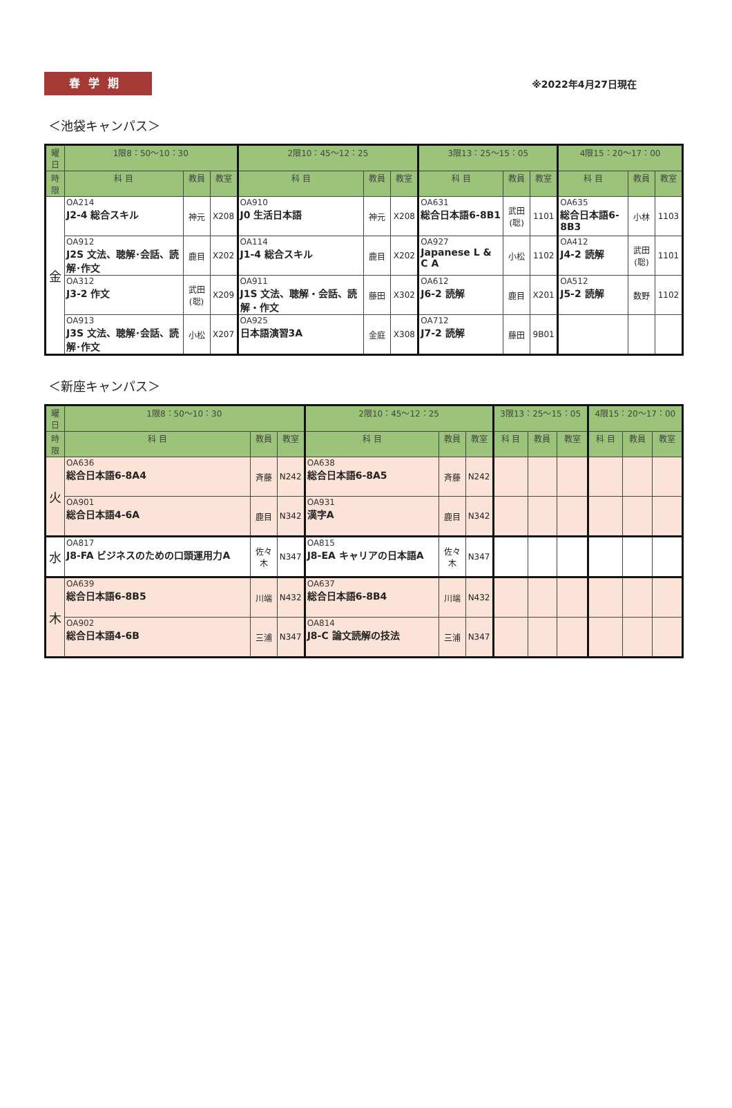春学期
※2022年4月27日現在
＜池袋キャンパス＞
| 曜日 | 1限8：50〜10：30 | | | 2限10：45〜12：25 | | | 3限13：25〜15：05 | | | 4限15：20〜17：00 | | |
| --- | --- | --- | --- | --- | --- | --- | --- | --- | --- | --- | --- | --- |
| 時限 | 科 目 | 教員 | 教室 | 科 目 | 教員 | 教室 | 科 目 | 教員 | 教室 | 科 目 | 教員 | 教室 |
| 金 | OA214 J2-4 総合スキル | 神元 | X208 | OA910 J0 生活日本語 | 神元 | X208 | OA631 総合日本語6-8B1 | 武田(聡) | 1101 | OA635 総合日本語6-8B3 | 小林 | 1103 |
| | OA912 J2S 文法、聴解･会話、読解･作文 | 鹿目 | X202 | OA114 J1-4 総合スキル | 鹿目 | X202 | OA927 Japanese L & C A | 小松 | 1102 | OA412 J4-2 読解 | 武田(聡) | 1101 |
| | OA312 J3-2 作文 | 武田(聡) | X209 | OA911 J1S 文法、聴解・会話、読解・作文 | 藤田 | X302 | OA612 J6-2 読解 | 鹿目 | X201 | OA512 J5-2 読解 | 数野 | 1102 |
| | OA913 J3S 文法、聴解･会話、読解･作文 | 小松 | X207 | OA925 日本語演習3A | 金庭 | X308 | OA712 J7-2 読解 | 藤田 | 9B01 | | | |
＜新座キャンパス＞
| 曜日 | 1限8：50〜10：30 | | | 2限10：45〜12：25 | | | 3限13：25〜15：05 | | | 4限15：20〜17：00 | | |
| --- | --- | --- | --- | --- | --- | --- | --- | --- | --- | --- | --- | --- |
| 時限 | 科 目 | 教員 | 教室 | 科 目 | 教員 | 教室 | 科 目 | 教員 | 教室 | 科 目 | 教員 | 教室 |
| 火 | OA636 総合日本語6-8A4 | 斉藤 | N242 | OA638 総合日本語6-8A5 | 斉藤 | N242 | | | | | | |
| | OA901 総合日本語4-6A | 鹿目 | N342 | OA931 漢字A | 鹿目 | N342 | | | | | | |
| 水 | OA817 J8-FA ビジネスのための口頭運用力A | 佐々木 | N347 | OA815 J8-EA キャリアの日本語A | 佐々木 | N347 | | | | | | |
| 木 | OA639 総合日本語6-8B5 | 川端 | N432 | OA637 総合日本語6-8B4 | 川端 | N432 | | | | | | |
| | OA902 総合日本語4-6B | 三浦 | N347 | OA814 J8-C 論文読解の技法 | 三浦 | N347 | | | | | | |